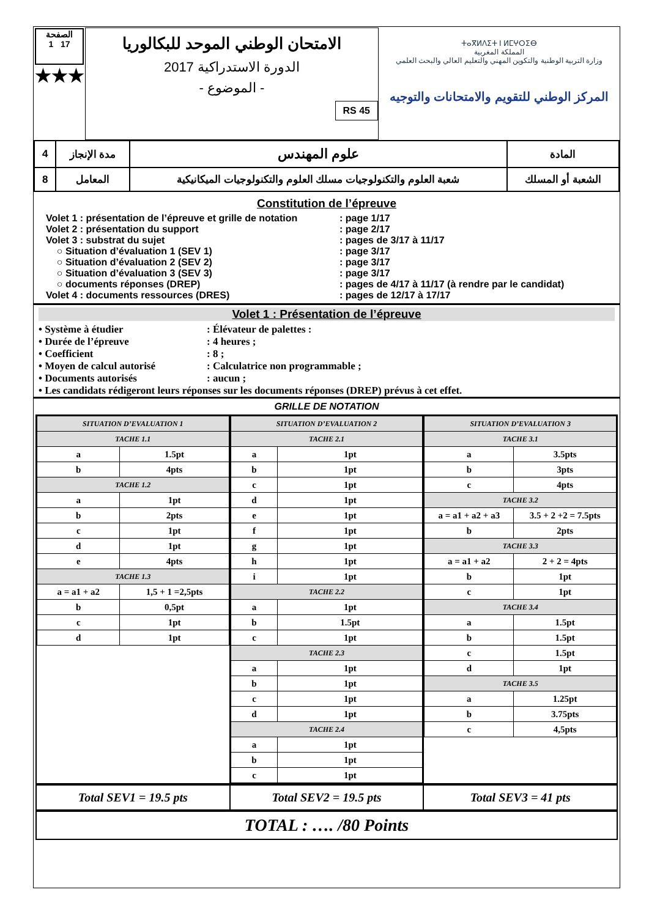الصفحة
1 17
★★★
الامتحان الوطني الموحد للبكالوريا
الدورة الاستدراكية 2017
- الموضوع -
RS 45
ⵜⴰⴳⵍⴷⵉⵜ ⵏ ⵍⵎⵖⵔⵉⴱ
المملكة المغربية
وزارة التربية الوطنية والتكوين المهني والتعليم العالي والبحث العلمي
المركز الوطني للتقويم والامتحانات والتوجيه
| 4 | مدة الإنجاز | علوم المهندس | المادة |
| 8 | المعامل | شعبة العلوم والتكنولوجيات مسلك العلوم والتكنولوجيات الميكانيكية | الشعبة أو المسلك |
Constitution de l’épreuve
Volet 1 : présentation de l’épreuve et grille de notation: page 1/17
Volet 2 : présentation du support: page 2/17
Volet 3 : substrat du sujet: pages de 3/17 à 11/17
○ Situation d’évaluation 1 (SEV 1): page 3/17
○ Situation d’évaluation 2 (SEV 2): page 3/17
○ Situation d’évaluation 3 (SEV 3): page 3/17
○ documents réponses (DREP): pages de 4/17 à 11/17 (à rendre par le candidat)
Volet 4 : documents ressources (DRES): pages de 12/17 à 17/17
Volet 1 : Présentation de l’épreuve
• Système à étudier: Élévateur de palettes :
• Durée de l’épreuve: 4 heures ;
• Coefficient: 8 ;
• Moyen de calcul autorisé: Calculatrice non programmable ;
• Documents autorisés: aucun ;
• Les candidats rédigeront leurs réponses sur les documents réponses (DREP) prévus à cet effet.
GRILLE DE NOTATION
| SITUATION D’EVALUATION 1 | |
| TACHE 1.1 | |
| a | 1.5pt |
| b | 4pts |
| TACHE 1.2 | |
| a | 1pt |
| b | 2pts |
| c | 1pt |
| d | 1pt |
| e | 4pts |
| TACHE 1.3 | |
| a = a1 + a2 | 1,5 + 1 =2,5pts |
| b | 0,5pt |
| c | 1pt |
| d | 1pt |
| SITUATION D’EVALUATION 2 | |
| TACHE 2.1 | |
| a | 1pt |
| b | 1pt |
| c | 1pt |
| d | 1pt |
| e | 1pt |
| f | 1pt |
| g | 1pt |
| h | 1pt |
| i | 1pt |
| TACHE 2.2 | |
| a | 1pt |
| b | 1.5pt |
| c | 1pt |
| TACHE 2.3 | |
| a | 1pt |
| b | 1pt |
| c | 1pt |
| d | 1pt |
| TACHE 2.4 | |
| a | 1pt |
| b | 1pt |
| c | 1pt |
| SITUATION D’EVALUATION 3 | |
| TACHE 3.1 | |
| a | 3.5pts |
| b | 3pts |
| c | 4pts |
| TACHE 3.2 | |
| a = a1 + a2 + a3 | 3.5 + 2 +2 = 7.5pts |
| b | 2pts |
| TACHE 3.3 | |
| a = a1 + a2 | 2 + 2 = 4pts |
| b | 1pt |
| c | 1pt |
| TACHE 3.4 | |
| a | 1.5pt |
| b | 1.5pt |
| c | 1.5pt |
| d | 1pt |
| TACHE 3.5 | |
| a | 1.25pt |
| b | 3.75pts |
| c | 4,5pts |
Total SEV1 = 19.5 pts Total SEV2 = 19.5 pts Total SEV3 = 41 pts
TOTAL : …. /80 Points